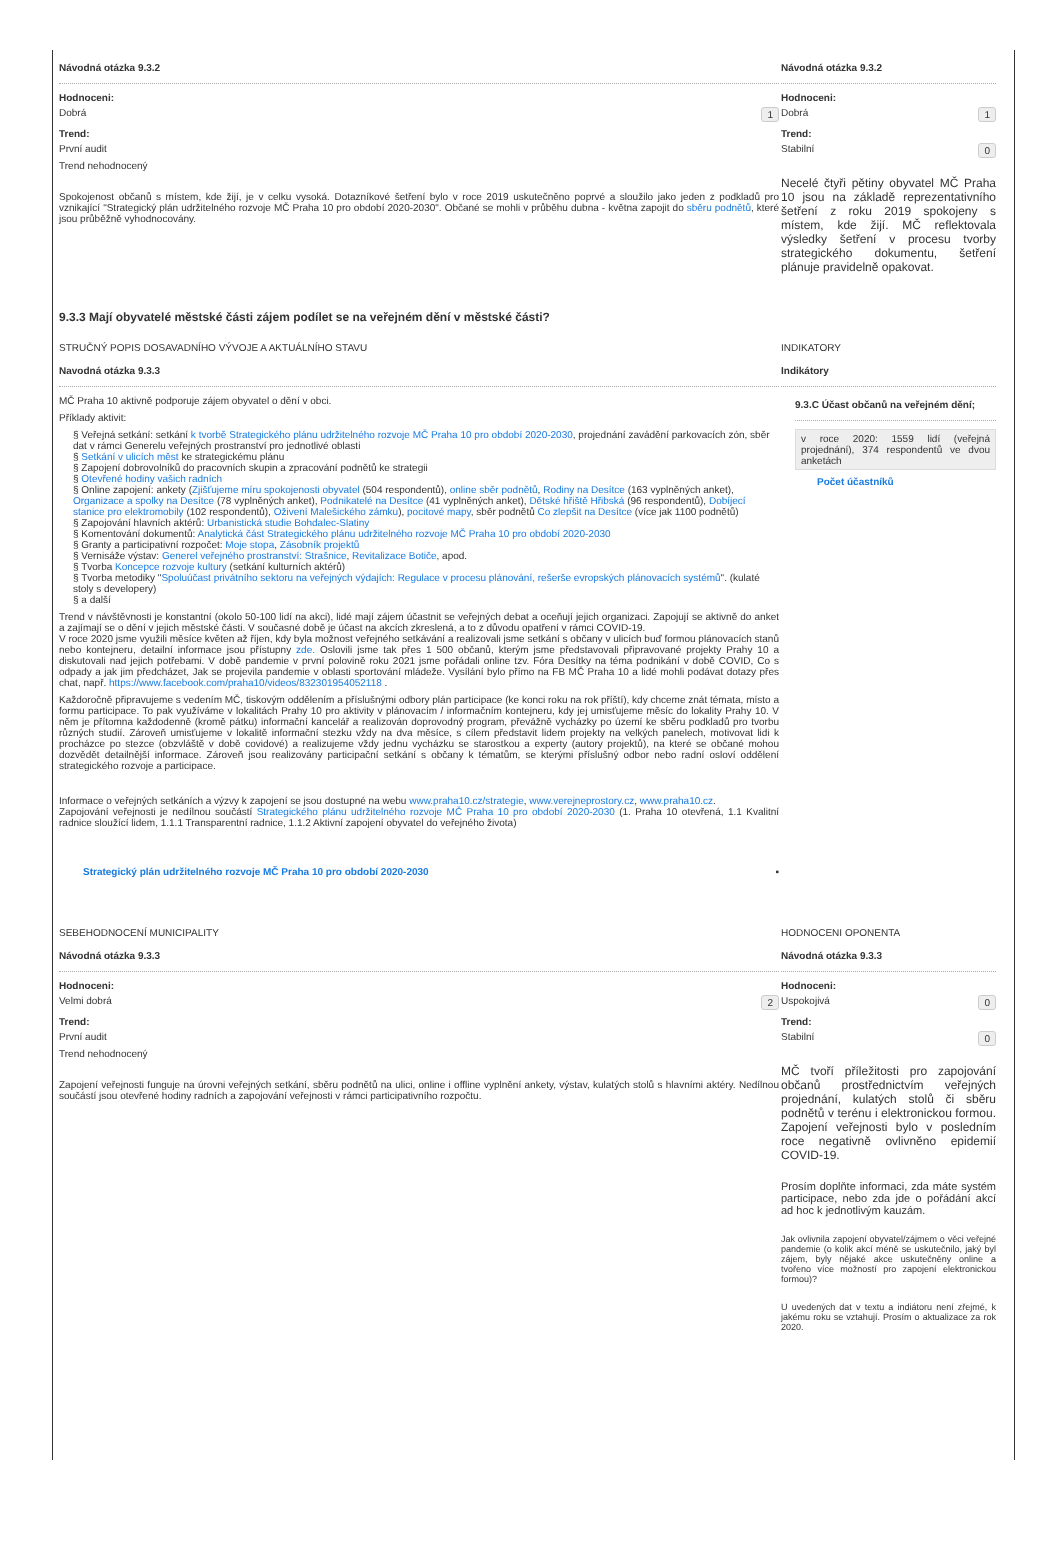Návodná otázka 9.3.2
Hodnoceni:
Dobrá 1
Trend:
První audit
Trend nehodnocený
Spokojenost občanů s místem, kde žijí, je v celku vysoká. Dotazníkové šetření bylo v roce 2019 uskutečněno poprvé a sloužilo jako jeden z podkladů pro vznikající "Strategický plán udržitelného rozvoje MČ Praha 10 pro období 2020-2030". Občané se mohli v průběhu dubna - května zapojit do sběru podnětů, které jsou průběžně vyhodnocovány.
Návodná otázka 9.3.2
Hodnoceni:
Dobrá 1
Trend:
Stabilní 0
Necelé čtyři pětiny obyvatel MČ Praha 10 jsou na základě reprezentativního šetření z roku 2019 spokojeny s místem, kde žijí. MČ reflektovala výsledky šetření v procesu tvorby strategického dokumentu, šetření plánuje pravidelně opakovat.
9.3.3 Mají obyvatelé městské části zájem podílet se na veřejném dění v městské části?
STRUČNÝ POPIS DOSAVADNÍHO VÝVOJE A AKTUÁLNÍHO STAVU
Navodná otázka 9.3.3
MČ Praha 10 aktivně podporuje zájem obyvatel o dění v obci.
Příklady aktivit:
§ Veřejná setkání: setkání k tvorbě Strategického plánu udržitelného rozvoje MČ Praha 10 pro období 2020-2030, projednání zavádění parkovacích zón, sběr dat v rámci Generelu veřejných prostranství pro jednotlivé oblasti
§ Setkání v ulicích měst ke strategickému plánu
§ Zapojení dobrovolníků do pracovních skupin a zpracování podnětů ke strategii
§ Otevřené hodiny vašich radních
§ Online zapojení: ankety (Zjišťujeme míru spokojenosti obyvatel (504 respondentů), online sběr podnětů, Rodiny na Desítce (163 vyplněných anket), Organizace a spolky na Desítce (78 vyplněných anket), Podnikatelé na Desítce (41 vyplněných anket), Dětské hřiště Hřibská (96 respondentů), Dobíjecí stanice pro elektromobily (102 respondentů), Oživení Malešického zámku), pocitové mapy, sběr podnětů Co zlepšit na Desítce (více jak 1100 podnětů)
§ Zapojování hlavních aktérů: Urbanistická studie Bohdalec-Slatiny
§ Komentování dokumentů: Analytická část Strategického plánu udržitelného rozvoje MČ Praha 10 pro období 2020-2030
§ Granty a participativní rozpočet: Moje stopa, Zásobník projektů
§ Vernisáže výstav: Generel veřejného prostranství: Strašnice, Revitalizace Botiče, apod.
§ Tvorba Koncepce rozvoje kultury (setkání kulturních aktérů)
§ Tvorba metodiky "Spoluúčast privátního sektoru na veřejných výdajích: Regulace v procesu plánování, rešerše evropských plánovacích systémů". (kulaté stoly s developery)
§ a další
Trend v návštěvnosti je konstantní (okolo 50-100 lidí na akci), lidé mají zájem účastnit se veřejných debat a oceňují jejich organizaci. Zapojují se aktivně do anket a zajímají se o dění v jejich městské části. V současné době je účast na akcích zkreslená, a to z důvodu opatření v rámci COVID-19.
V roce 2020 jsme využili měsíce květen až říjen, kdy byla možnost veřejného setkávání a realizovali jsme setkání s občany v ulicích buď formou plánovacích stanů nebo kontejneru, detailní informace jsou přístupny zde. Oslovili jsme tak přes 1 500 občanů, kterým jsme představovali připravované projekty Prahy 10 a diskutovali nad jejich potřebami. V době pandemie v první polovině roku 2021 jsme pořádali online tzv. Fóra Desítky na téma podnikání v době COVID, Co s odpady a jak jim předcházet, Jak se projevila pandemie v oblasti sportování mládeže. Vysílání bylo přímo na FB MČ Praha 10 a lidé mohli podávat dotazy přes chat, např. https://www.facebook.com/praha10/videos/832301954052118 .
Každoročně připravujeme s vedením MČ, tiskovým oddělením a příslušnými odbory plán participace (ke konci roku na rok příští), kdy chceme znát témata, místo a formu participace. To pak využíváme v lokalitách Prahy 10 pro aktivity v plánovacím / informačním kontejneru, kdy jej umisťujeme měsíc do lokality Prahy 10. V něm je přítomna každodenně (kromě pátku) informační kancelář a realizován doprovodný program, převážně vycházky po území ke sběru podkladů pro tvorbu různých studií. Zároveň umisťujeme v lokalitě informační stezku vždy na dva měsíce, s cílem představit lidem projekty na velkých panelech, motivovat lidi k procházce po stezce (obzvláště v době covidové) a realizujeme vždy jednu vycházku se starostkou a experty (autory projektů), na které se občané mohou dozvědět detailnější informace. Zároveň jsou realizovány participační setkání s občany k tématům, se kterými příslušný odbor nebo radní osloví oddělení strategického rozvoje a participace.
Informace o veřejných setkáních a výzvy k zapojení se jsou dostupné na webu www.praha10.cz/strategie, www.verejneprostory.cz, www.praha10.cz.
Zapojování veřejnosti je nedílnou součástí Strategického plánu udržitelného rozvoje MČ Praha 10 pro období 2020-2030 (1. Praha 10 otevřená, 1.1 Kvalitní radnice sloužící lidem, 1.1.1 Transparentní radnice, 1.1.2 Aktivní zapojení obyvatel do veřejného života)
Strategický plán udržitelného rozvoje MČ Praha 10 pro období 2020-2030 ▪
INDIKATORY
Indikátory
9.3.C Účast občanů na veřejném dění;
v roce 2020: 1559 lidí (veřejná projednání), 374 respondentů ve dvou anketách
Počet účastníků
SEBEHODNOCENÍ MUNICIPALITY
Návodná otázka 9.3.3
Hodnoceni:
Velmi dobrá 2
Trend:
První audit
Trend nehodnocený
Zapojení veřejnosti funguje na úrovni veřejných setkání, sběru podnětů na ulici, online i offline vyplnění ankety, výstav, kulatých stolů s hlavními aktéry. Nedílnou součástí jsou otevřené hodiny radních a zapojování veřejnosti v rámci participativního rozpočtu.
HODNOCENI OPONENTA
Návodná otázka 9.3.3
Hodnoceni:
Uspokojivá 0
Trend:
Stabilní 0
MČ tvoří příležitosti pro zapojování občanů prostřednictvím veřejných projednání, kulatých stolů či sběru podnětů v terénu i elektronickou formou. Zapojení veřejnosti bylo v posledním roce negativně ovlivněno epidemií COVID-19.
Prosím doplňte informaci, zda máte systém participace, nebo zda jde o pořádání akcí ad hoc k jednotlivým kauzám.
Jak ovlivnila zapojení obyvatel/zájmem o věci veřejné pandemie (o kolik akcí méně se uskutečnilo, jaký byl zájem, byly nějaké akce uskutečněny online a tvořeno více možností pro zapojení elektronickou formou)?
U uvedených dat v textu a indiátoru není zřejmé, k jakému roku se vztahují. Prosím o aktualizace za rok 2020.